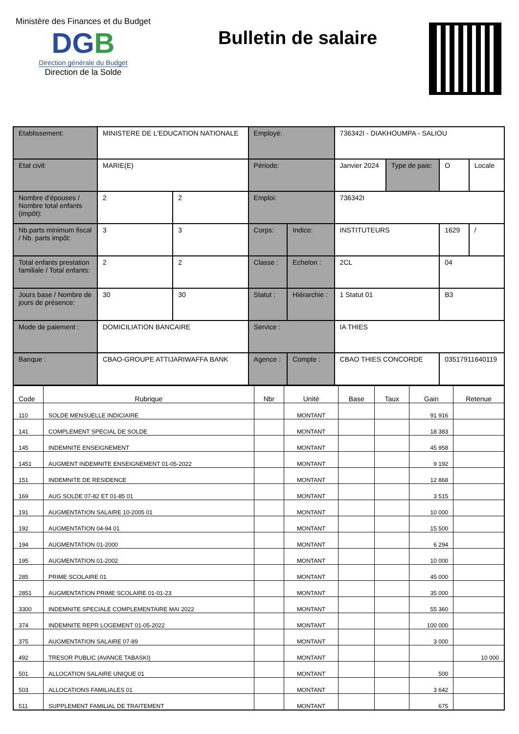Ministère des Finances et du Budget
DGB
Direction générale du Budget
Direction de la Solde
Bulletin de salaire
| Etablissement: | MINISTERE DE L'EDUCATION NATIONALE | | Employé: | | 736342I - DIAKHOUMPA - SALIOU | | | |
| Etat civil: | MARIE(E) | | Période: | | Janvier 2024 | Type de paie: | O | Locale |
| Nombre d'épouses / Nombre total enfants (impôt): | 2 | 2 | Emploi: | | 736342I | | | |
| Nb.parts minimum fiscal / Nb. parts impôt: | 3 | 3 | Corps: | Indice: | INSTITUTEURS | | 1629 | / |
| Total enfants prestation familiale / Total enfants: | 2 | 2 | Classe : | Echelon : | 2CL | | 04 | |
| Jours base / Nombre de jours de présence: | 30 | 30 | Statut : | Hiérarchie : | 1 Statut 01 | | B3 | |
| Mode de paiement : | DOMICILIATION BANCAIRE | | Service : | | IA THIES | | | |
| Banque : | CBAO-GROUPE ATTIJARIWAFFA BANK | | Agence : | Compte : | CBAO THIES CONCORDE | | 03517911640119 | |
| Code | Rubrique | Nbr | Unité | Base | Taux | Gain | Retenue |
| --- | --- | --- | --- | --- | --- | --- | --- |
| 110 | SOLDE MENSUELLE INDICIAIRE | | MONTANT | | | 91 916 | |
| 141 | COMPLEMENT SPECIAL DE SOLDE | | MONTANT | | | 18 383 | |
| 145 | INDEMNITE ENSEIGNEMENT | | MONTANT | | | 45 958 | |
| 1451 | AUGMENT INDEMNITE ENSEIGNEMENT 01-05-2022 | | MONTANT | | | 9 192 | |
| 151 | INDEMNITE DE RESIDENCE | | MONTANT | | | 12 868 | |
| 169 | AUG SOLDE 07-82 ET 01-85 01 | | MONTANT | | | 3 515 | |
| 191 | AUGMENTATION SALAIRE 10-2005 01 | | MONTANT | | | 10 000 | |
| 192 | AUGMENTATION 04-94 01 | | MONTANT | | | 15 500 | |
| 194 | AUGMENTATION 01-2000 | | MONTANT | | | 6 294 | |
| 195 | AUGMENTATION 01-2002 | | MONTANT | | | 10 000 | |
| 285 | PRIME SCOLAIRE 01 | | MONTANT | | | 45 000 | |
| 2851 | AUGMENTATION PRIME SCOLAIRE 01-01-23 | | MONTANT | | | 35 000 | |
| 3300 | INDEMNITE SPECIALE COMPLEMENTAIRE MAI 2022 | | MONTANT | | | 55 360 | |
| 374 | INDEMNITE REPR LOGEMENT 01-05-2022 | | MONTANT | | | 100 000 | |
| 375 | AUGMENTATION SALAIRE 07-89 | | MONTANT | | | 3 000 | |
| 492 | TRESOR PUBLIC (AVANCE TABASKI) | | MONTANT | | | | 10 000 |
| 501 | ALLOCATION SALAIRE UNIQUE 01 | | MONTANT | | | 500 | |
| 503 | ALLOCATIONS FAMILIALES 01 | | MONTANT | | | 3 642 | |
| 511 | SUPPLEMENT FAMILIAL DE TRAITEMENT | | MONTANT | | | 675 | |